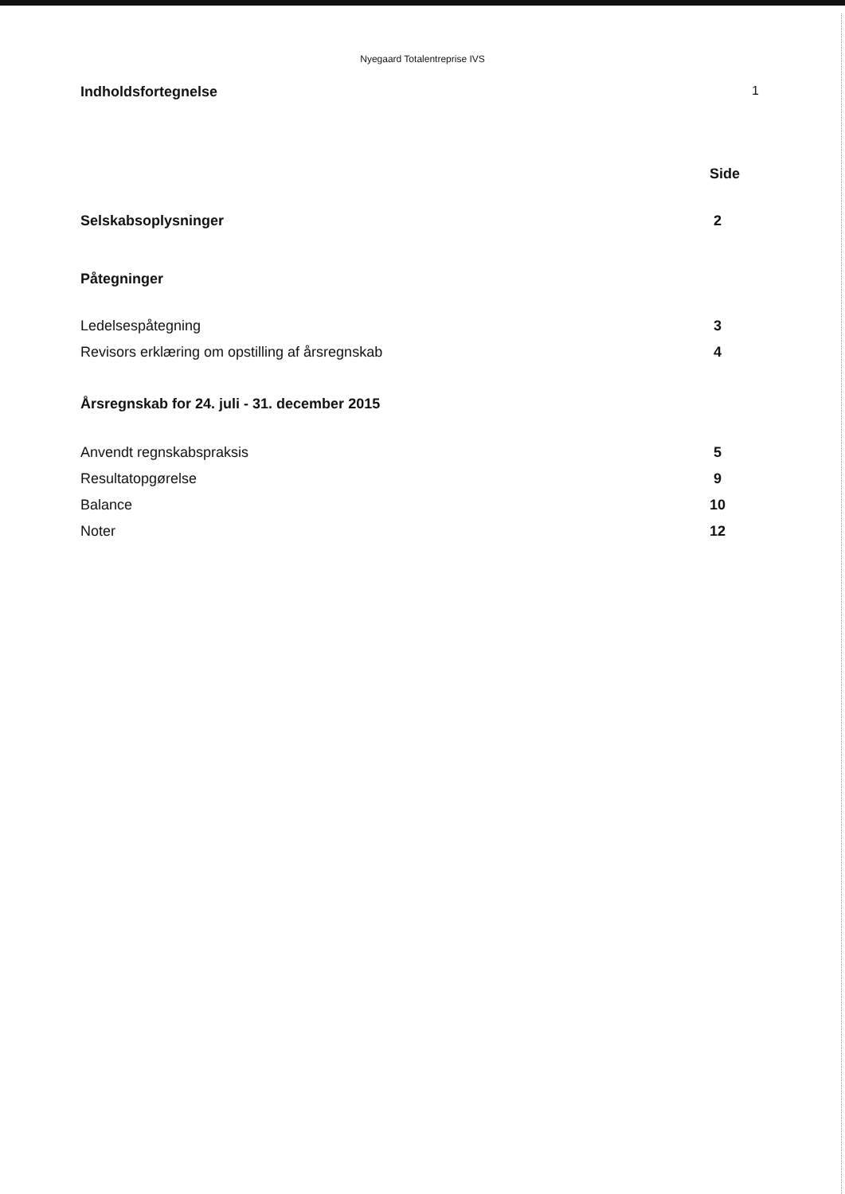Nyegaard Totalentreprise IVS
Indholdsfortegnelse 1
Side
Selskabsoplysninger 2
Påtegninger
Ledelsespåtegning 3
Revisors erklæring om opstilling af årsregnskab 4
Årsregnskab for 24. juli - 31. december 2015
Anvendt regnskabspraksis 5
Resultatopgørelse 9
Balance 10
Noter 12